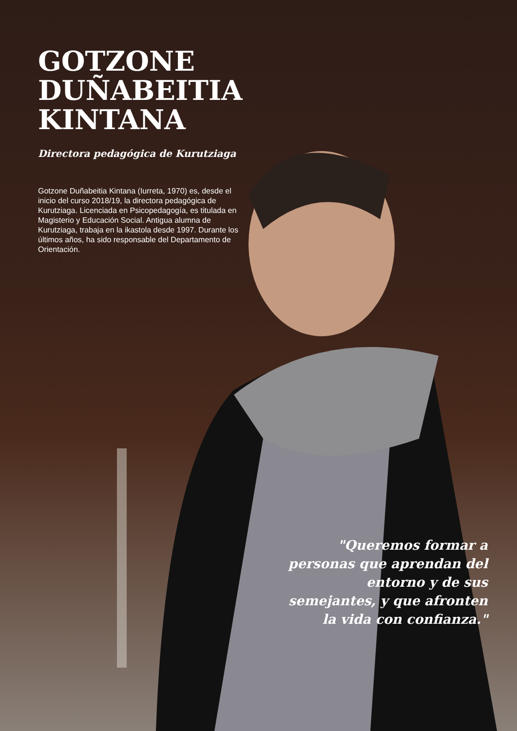GOTZONE
DUÑABEITIA
KINTANA
Directora pedagógica de Kurutziaga
Gotzone Duñabeitia Kintana (Iurreta, 1970) es, desde el inicio del curso 2018/19, la directora pedagógica de Kurutziaga. Licenciada en Psicopedagogía, es titulada en Magisterio y Educación Social. Antigua alumna de Kurutziaga, trabaja en la ikastola desde 1997. Durante los últimos años, ha sido responsable del Departamento de Orientación.
"Queremos formar a personas que aprendan del entorno y de sus semejantes, y que afronten la vida con confianza."